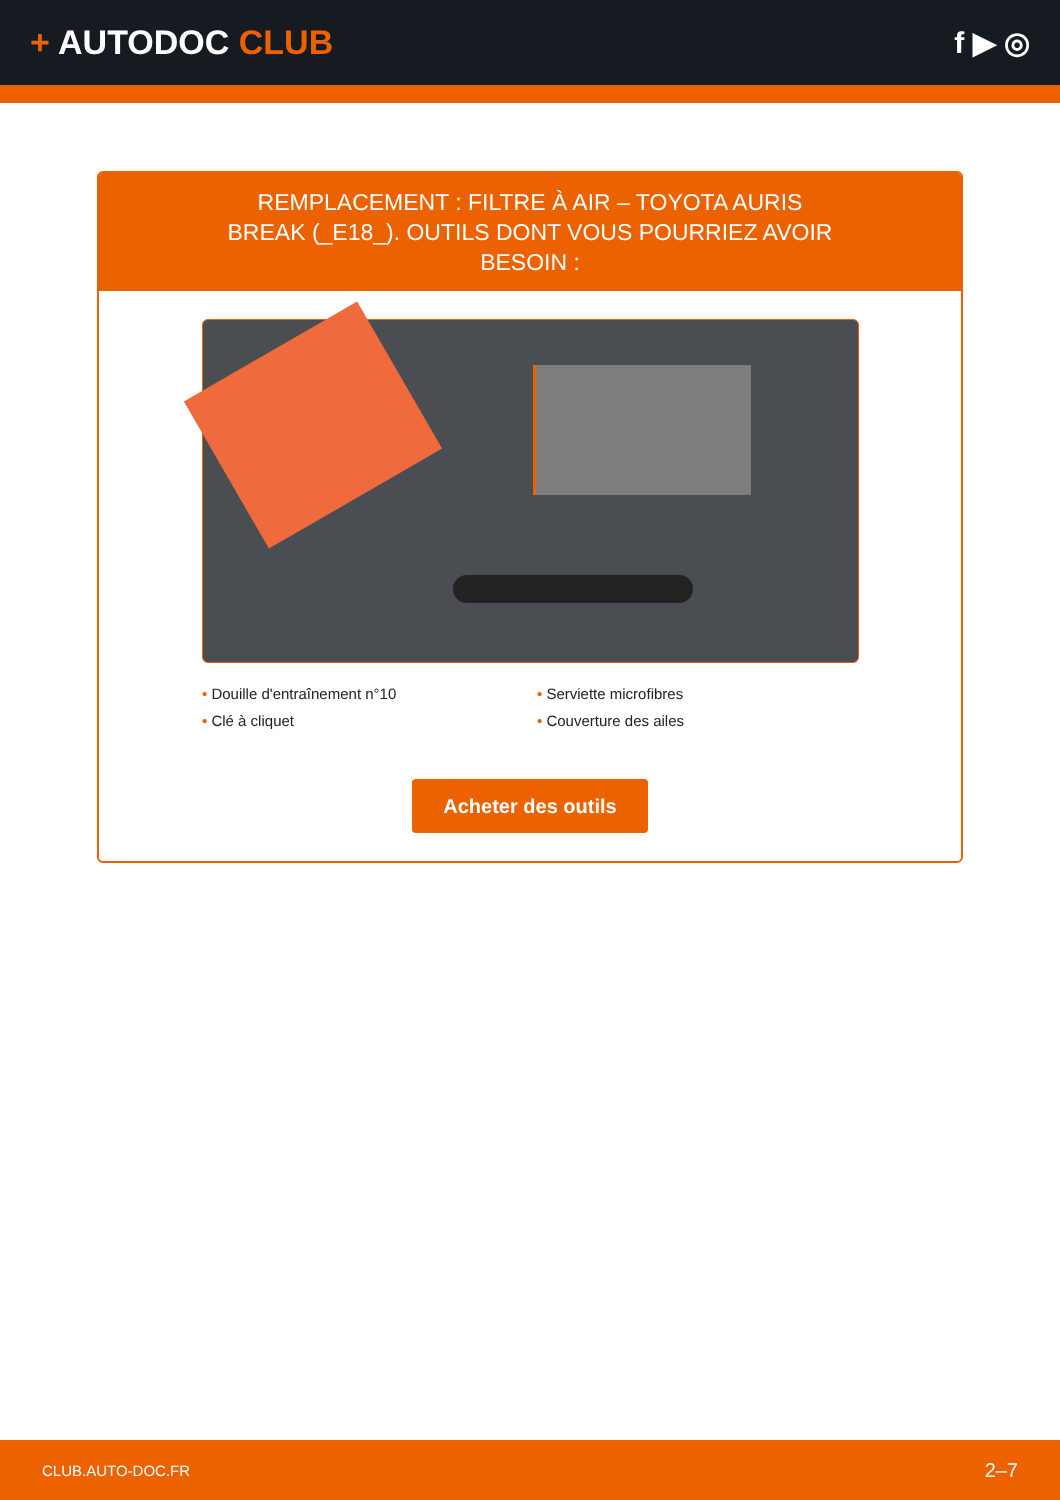+ AUTODOC CLUB f ▶ ◎
REMPLACEMENT : FILTRE À AIR – TOYOTA AURIS BREAK (_E18_). OUTILS DONT VOUS POURRIEZ AVOIR BESOIN :
• Douille d'entraînement n°10
• Clé à cliquet
• Serviette microfibres
• Couverture des ailes
Acheter des outils
CLUB.AUTO-DOC.FR 2–7